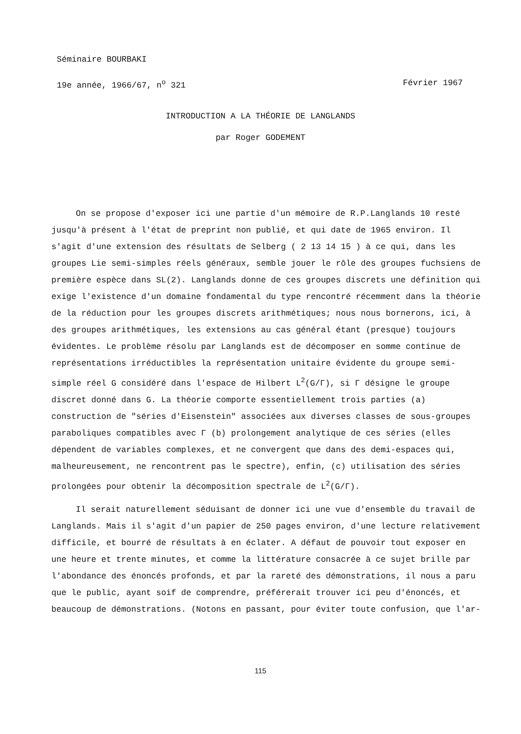Séminaire BOURBAKI
19e année, 1966/67, n<sup>o</sup> 321 Février 1967
INTRODUCTION A LA THÉORIE DE LANGLANDS
par Roger GODEMENT
On se propose d'exposer ici une partie d'un mémoire de R.P.Langlands 10 resté jusqu'à présent à l'état de preprint non publié, et qui date de 1965 environ. Il s'agit d'une extension des résultats de Selberg ( 2 13 14 15 ) à ce qui, dans les groupes Lie semi-simples réels généraux, semble jouer le rôle des groupes fuchsiens de première espèce dans SL(2). Langlands donne de ces groupes discrets une définition qui exige l'existence d'un domaine fondamental du type rencontré récemment dans la théorie de la réduction pour les groupes discrets arithmétiques; nous nous bornerons, ici, à des groupes arithmétiques, les extensions au cas général étant (presque) toujours évidentes. Le problème résolu par Langlands est de décomposer en somme continue de représentations irréductibles la représentation unitaire évidente du groupe semi-simple réel G considéré dans l'espace de Hilbert L<sup>2</sup>(G/Γ), si Γ désigne le groupe discret donné dans G. La théorie comporte essentiellement trois parties (a) construction de "séries d'Eisenstein" associées aux diverses classes de sous-groupes paraboliques compatibles avec Γ (b) prolongement analytique de ces séries (elles dépendent de variables complexes, et ne convergent que dans des demi-espaces qui, malheureusement, ne rencontrent pas le spectre), enfin, (c) utilisation des séries prolongées pour obtenir la décomposition spectrale de L<sup>2</sup>(G/Γ).
Il serait naturellement séduisant de donner ici une vue d'ensemble du travail de Langlands. Mais il s'agit d'un papier de 250 pages environ, d'une lecture relativement difficile, et bourré de résultats à en éclater. A défaut de pouvoir tout exposer en une heure et trente minutes, et comme la littérature consacrée à ce sujet brille par l'abondance des énoncés profonds, et par la rareté des démonstrations, il nous a paru que le public, ayant soif de comprendre, préférerait trouver ici peu d'énoncés, et beaucoup de démonstrations. (Notons en passant, pour éviter toute confusion, que l'ar-
115